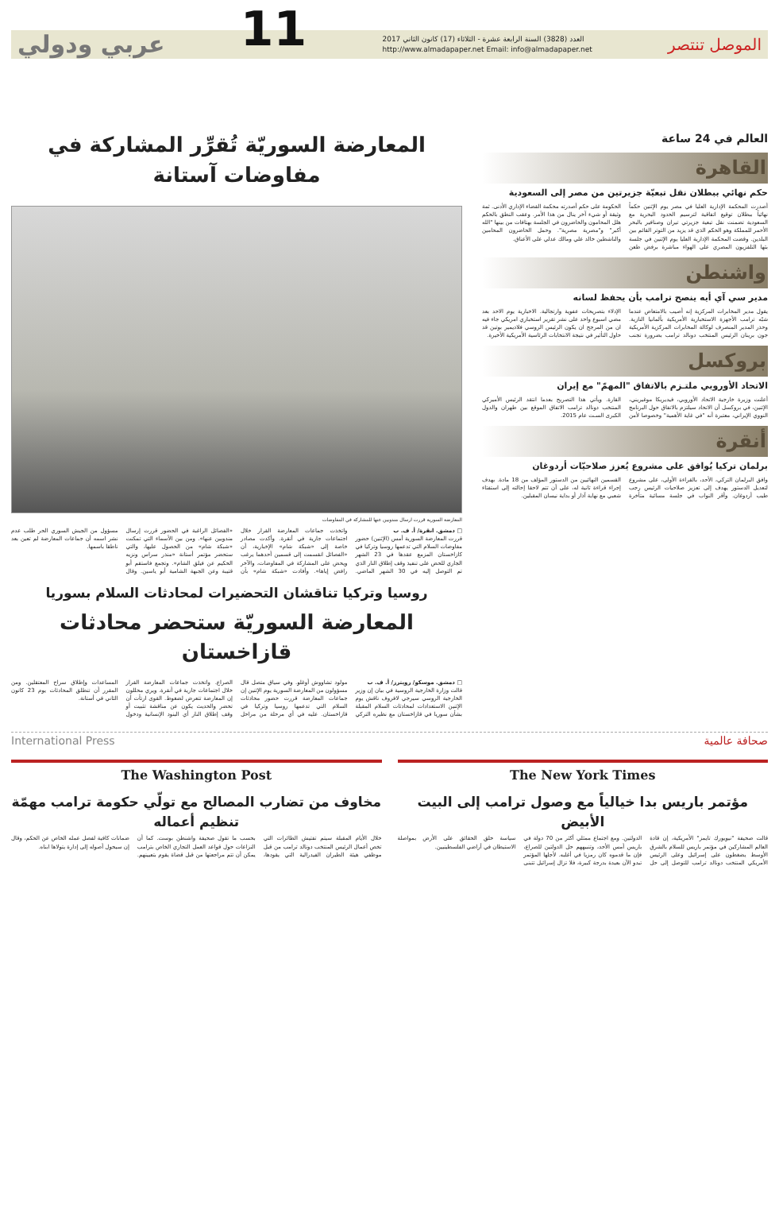عربي ودولي 11
العدد (3828) السنة الرابعة عشرة - الثلاثاء (17) كانون الثاني 2017
http://www.almadapaper.net Email: info@almadapaper.net
الموصل تنتصر
العالم في 24 ساعة
القاهرة
حكم نهائي ببطلان نقل تبعيّة جزيرتين من مصر إلى السعودية
أصدرت المحكمة الإدارية العليا في مصر يوم الإثنين حكماً نهائياً ببطلان توقيع اتفاقية لترسيم الحدود البحرية مع السعودية تضمنت نقل تبعية جزيرتي تيران وصنافير بالبحر الأحمر للمملكة وهو الحكم الذي قد يزيد من التوتر القائم بين البلدين. وقضت المحكمة الإدارية العليا يوم الإثنين في جلسة بثها التلفزيون المصري على الهواء مباشرة برفض طعن الحكومة على حكم أصدرته محكمة القضاء الإداري الأدنى. ثمة وثيقة أو شيء آخر ينال من هذا الأمر. وعقب النطق بالحكم هلل المحامون والحاضرون في الجلسة بهتافات من بينها "الله أكبر" و"مصرية مصرية". وحمل الحاضرون المحامين والناشطين خالد علي ومالك عدلي على الأعناق.
واشنطن
مدير سي آي أيه ينصح ترامب بأن يحفظ لسانه
يقول مدير المخابرات المركزية إنه أصيب بالامتعاض عندما شبّه ترامب الأجهزة الاستخبارية الأمريكية بألمانيا النازية. وحذر المدير المنصرف لوكالة المخابرات المركزية الأمريكية جون برينان الرئيس المنتخب دونالد ترامب بضرورة تجنب الإدلاء بتصريحات عفوية وارتجالية. الاخبارية يوم الاحد بعد مضي اسبوع واحد على نشر تقرير استخباري امريكي جاء فيه ان من المرجح ان يكون الرئيس الروسي فلاديمير بوتين قد حاول التأثير في نتيجة الانتخابات الرئاسية الأمريكية الأخيرة.
بروكسل
الاتحاد الأوروبي ملتـزم بالاتفاق "المهمّ" مع إيران
أعلنت وزيرة خارجية الاتحاد الأوروبي، فيديريكا موغيريني، الإثنين، في بروكسل أن الاتحاد سيلتزم بالاتفاق حول البرنامج النووي الإيراني، معتبرة أنه "في غاية الأهمية" وخصوصا لأمن القارة. ويأتي هذا التصريح بعدما انتقد الرئيس الأميركي المنتخب دونالد ترامب الاتفاق الموقع بين طهران والدول الكبرى السـت عام 2015.
أنقرة
برلمان تركيا يُوافق على مشروع يُعزز صلاحيّات أردوغان
وافق البرلمان التركي، الأحد، بالقراءة الأولى، على مشروع لتعديل الدستور يهدف إلى تعزيز صلاحيات الرئيس رجب طيب أردوغان. وأقر النواب في جلسة مسائية متأخرة القسمين النهائيين من الدستور المؤلف من 18 مادة. بهدف إجراء قراءة ثانية له، على أن تتم لاحقا إحالته إلى استفتاء شعبي مع نهاية آذار أو بداية نيسان المقبلين.
المعارضة السوريّة تُقرِّر المشاركة في مفاوضات آستانة
المعارضة السورية قررت ارسال مندوبين عنها للمشاركة في المفاوضات
□ دمشق. انقرة/ أ. ف. ب
قررت المعارضة السورية أمس (الإثنين) حضور مفاوضات السلام التي تدعمها روسيا وتركيا في كازاخستان المزمع عقدها في 23 الشهر الجاري للحض على تنفيذ وقف إطلاق النار الذي تم التوصل إليه في 30 الشهر الماضي. واتخذت جماعات المعارضة القرار خلال اجتماعات جارية في أنقرة. وأكدت مصادر خاصة إلى «شبكة شام» الإخبارية، أن «الفصائل انقسمت إلى قسمين أحدهما يرغب ويحض على المشاركة في المفاوضات، والآخر رافض إياها». وأفادت «شبكة شام» بأن «الفصائل الراغبة في الحضور قررت إرسال مندوبين عنها». ومن بين الأسماء التي تمكنت «شبكة شام» من الحصول عليها، والتي ستحضر مؤتمر أستانة «منذر سراس ونزيه الحكيم عن فيلق الشام». وتجمع فاستقم أبو قتيبة وعن الجبهة الشامية أبو ياسين. وقال مسؤول من الجيش السوري الحر طلب عدم نشر اسمه أن جماعات المعارضة لم تعين بعد ناطقا باسمها.
روسيا وتركيا تناقشان التحضيرات لمحادثات السلام بسوريا
المعارضة السوريّة ستحضر محادثات قازاخستان
□ دمشق. موسكو/ رويترز/ أ. ف. ب
قالت وزارة الخارجية الروسية في بيان إن وزير الخارجية الروسي سيرجي لافروف ناقش يوم الإثنين الاستعدادات لمحادثات السلام المقبلة بشأن سوريا في قازاخستان مع نظيره التركي مولود تشاووش أوغلو. وفي سياق متصل قال مسؤولون من المعارضة السورية يوم الإثنين إن جماعات المعارضة قررت حضور محادثات السلام التي تدعمها روسيا وتركيا في قازاخستان. عليه في أي مرحلة من مراحل الصراع. واتخذت جماعات المعارضة القرار خلال اجتماعات جارية في أنقرة. ويري محللون إن المعارضة تتعرض لضغوط. القوى ارتأت أن تحضر والحديث يكون عن مناقشة تثبيت أو وقف إطلاق النار أي البنود الإنسانية ودخول المساعدات وإطلاق سراح المعتقلين. ومن المقرر أن تنطلق المحادثات يوم 23 كانون الثاني في أستانة.
صحافة عالمية International Press
The New York Times
مؤتمر باريس بدا خيالياً مع وصول ترامب إلى البيت الأبيض
قالت صحيفة "نيويورك تايمز" الأمريكية، إن قادة العالم المشاركين في مؤتمر باريس للسلام بالشرق الأوسط يضغطون على إسرائيل وعلى الرئيس الأمريكي المنتخب دونالد ترامب للتوصل إلى حل الدولتين. ومع اجتماع ممثلي أكثر من 70 دولة في باريس أمس الأحد، وتنبيههم حل الدولتين للصراع، فإن ما قدموه كان رمزيا في أغلبه. لأجلها المؤتمر تبدو الآن بعيدة بدرجة كبيرة، فلا تزال إسرائيل تتبنى سياسة خلق الحقائق على الأرض بمواصلة الاستيطان في أراضي الفلسطينيين.
The Washington Post
مخاوف من تضارب المصالح مع تولّي حكومة ترامب مهمّة تنظيم أعماله
خلال الأيام المقبلة سيتم تفتيش الطائرات التي تخص أعمال الرئيس المنتخب دونالد ترامب من قبل موظفي هيئة الطيران الفيدرالية التي يقودها، بحسب ما تقول صحيفة واشنطن بوست. كما أن النزاعات حول قواعد العمل التجاري الخاص بترامب يمكن أن تتم مراجعتها من قبل قضاة يقوم بتعيينهم. ضمانات كافية لفصل عمله الخاص عن الحكم، وقال إن سيحول أصوله إلى إدارة يتولاها ابناه.